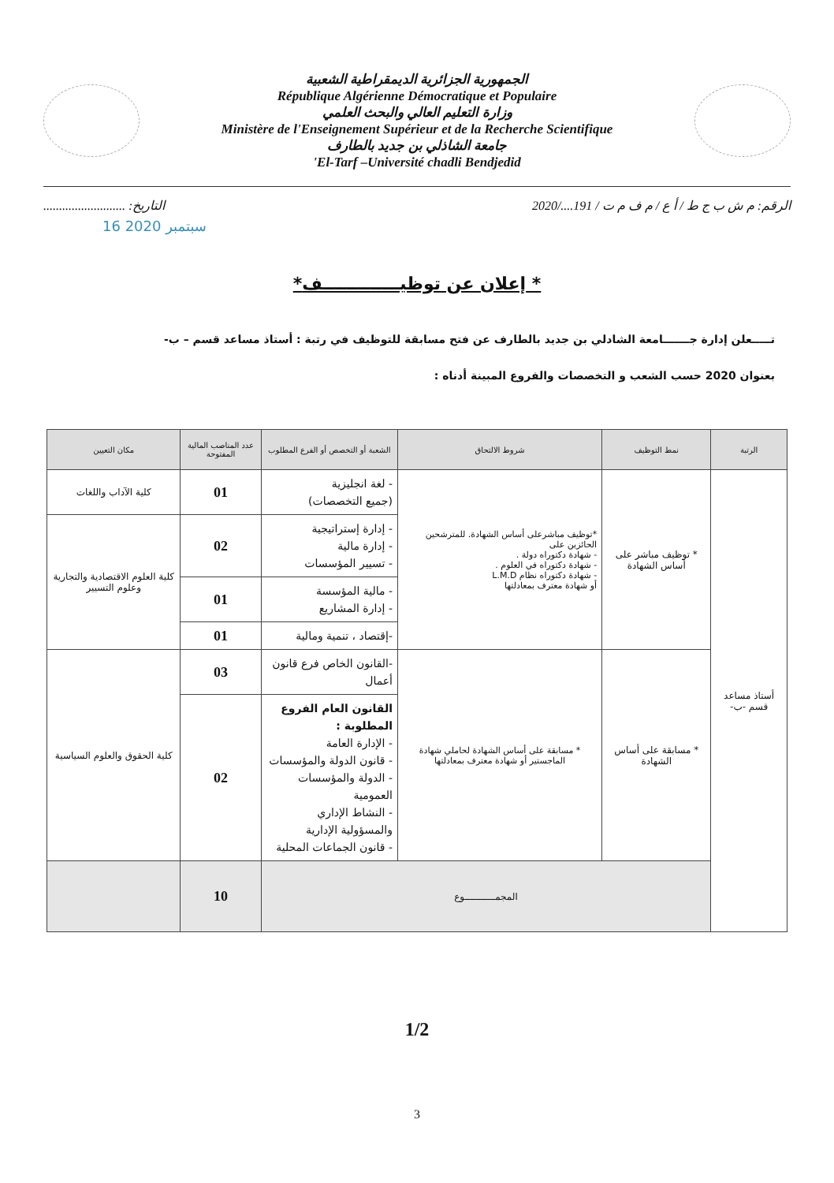الجمهورية الجزائرية الديمقراطية الشعبية
République Algérienne Démocratique et Populaire
وزارة التعليم العالي والبحث العلمي
Ministère de l'Enseignement Supérieur et de la Recherche Scientifique
جامعة الشاذلي بن جديد بالطارف
'El-Tarf –Université chadli Bendjedid
الرقم: م ش ب ج ط / أ ع / م ف م ت / 191..../2020 التاريخ: ..........................
16 سبتمبر 2020
*إعلان عن توظيـــــــــــــف *
تـــــعلن إدارة جـــــــامعة الشادلي بن جديد بالطارف عن فتح مسابقة للتوظيف في رتبة : أستاذ مساعد قسم – ب-
بعنوان 2020 حسب الشعب و التخصصات والفروع المبينة أدناه :
| الرتبة | نمط التوظيف | شروط الالتحاق | الشعبة أو التخصص أو الفرع المطلوب | عدد المناصب المالية المفتوحة | مكان التعيين |
| --- | --- | --- | --- | --- | --- |
| أستاذ مساعد قسم -ب- | * توظيف مباشر على أساس الشهادة | *توظيف مباشرعلى أساس الشهادة. للمترشحين الحائزين على - شهادة دكتوراه دولة . - شهادة دكتوراه في العلوم . - شهادة دكتوراه نظام L.M.D أو شهادة معترف بمعادلتها | - لغة انجليزية (جميع التخصصات) | 01 | كلية الآداب واللغات |
| | | | - إدارة إستراتيجية - إدارة مالية - تسيير المؤسسات | 02 | كلية العلوم الاقتصادية والتجارية وعلوم التسيير |
| | | | - مالية المؤسسة - إدارة المشاريع | 01 | |
| | | | -إقتصاد ، تنمية ومالية | 01 | |
| | * مسابقة على أساس الشهادة | * مسابقة على أساس الشهادة لحاملي شهادة الماجستير أو شهادة معترف بمعادلتها | -القانون الخاص فرع قانون أعمال | 03 | كلية الحقوق والعلوم السياسية |
| | | | القانون العام الفروع المطلوبة : - الإدارة العامة - قانون الدولة والمؤسسات - الدولة والمؤسسات العمومية - النشاط الإداري والمسؤولية الإدارية - قانون الجماعات المحلية | 02 | |
| | المجمـــــــــــوع | | | 10 | |
1/2
3